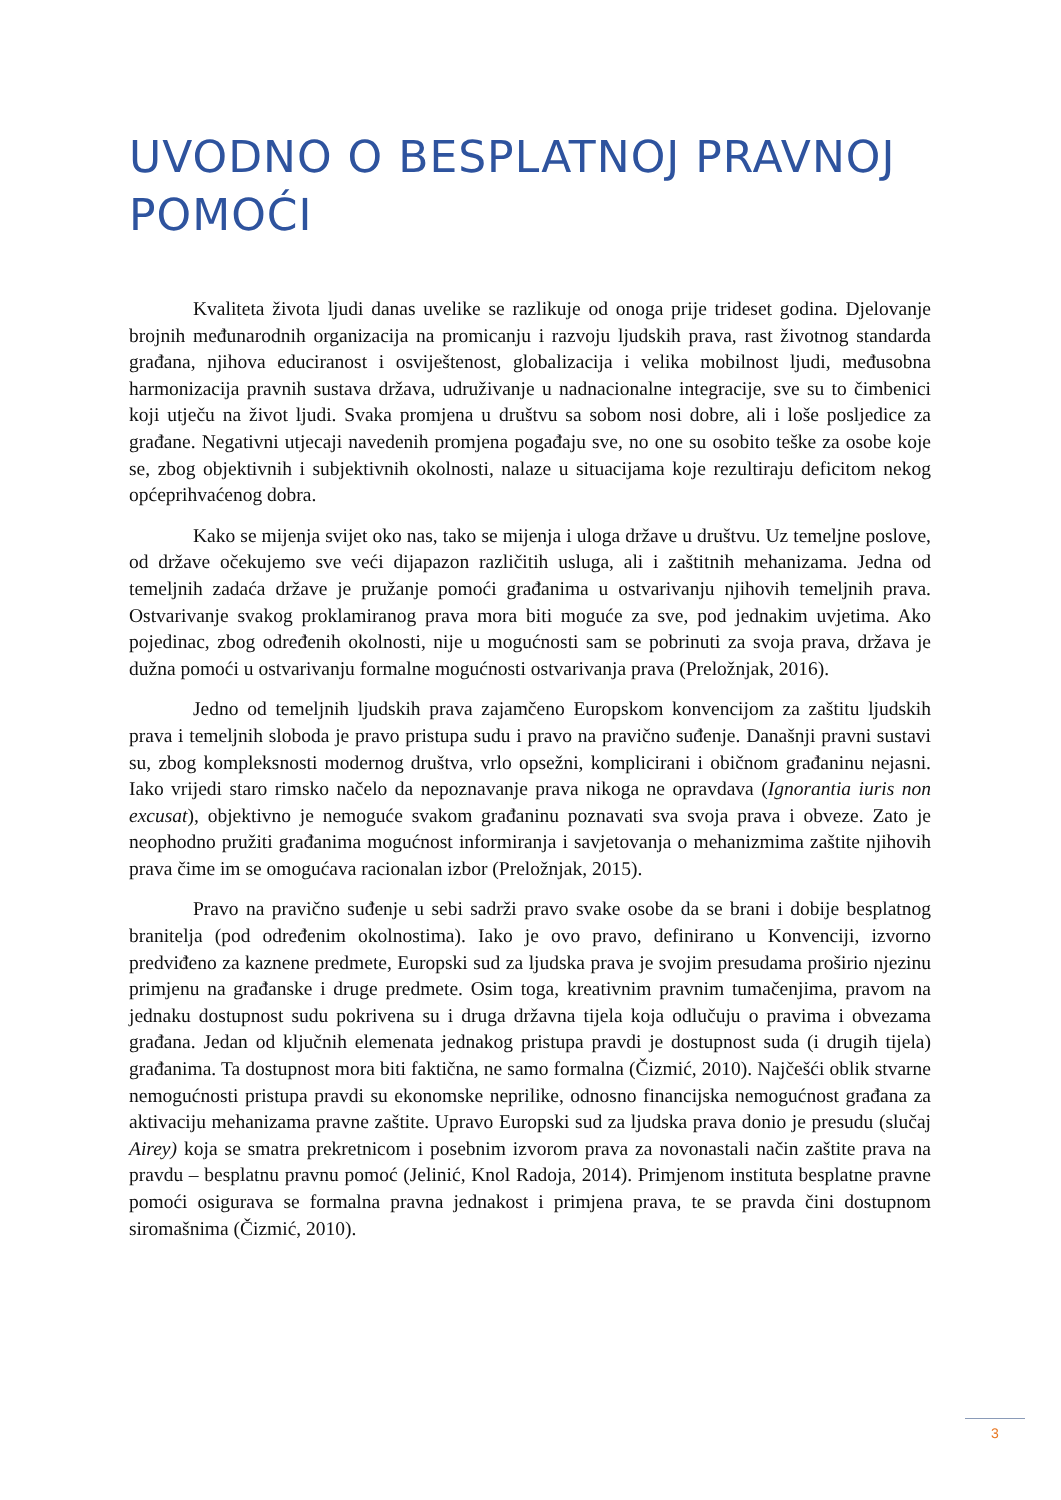UVODNO O BESPLATNOJ PRAVNOJ POMOĆI
Kvaliteta života ljudi danas uvelike se razlikuje od onoga prije trideset godina. Djelovanje brojnih međunarodnih organizacija na promicanju i razvoju ljudskih prava, rast životnog standarda građana, njihova educiranost i osviještenost, globalizacija i velika mobilnost ljudi, međusobna harmonizacija pravnih sustava država, udruživanje u nadnacionalne integracije, sve su to čimbenici koji utječu na život ljudi. Svaka promjena u društvu sa sobom nosi dobre, ali i loše posljedice za građane. Negativni utjecaji navedenih promjena pogađaju sve, no one su osobito teške za osobe koje se, zbog objektivnih i subjektivnih okolnosti, nalaze u situacijama koje rezultiraju deficitom nekog općeprihvaćenog dobra.
Kako se mijenja svijet oko nas, tako se mijenja i uloga države u društvu. Uz temeljne poslove, od države očekujemo sve veći dijapazon različitih usluga, ali i zaštitnih mehanizama. Jedna od temeljnih zadaća države je pružanje pomoći građanima u ostvarivanju njihovih temeljnih prava. Ostvarivanje svakog proklamiranog prava mora biti moguće za sve, pod jednakim uvjetima. Ako pojedinac, zbog određenih okolnosti, nije u mogućnosti sam se pobrinuti za svoja prava, država je dužna pomoći u ostvarivanju formalne mogućnosti ostvarivanja prava (Preložnjak, 2016).
Jedno od temeljnih ljudskih prava zajamčeno Europskom konvencijom za zaštitu ljudskih prava i temeljnih sloboda je pravo pristupa sudu i pravo na pravično suđenje. Današnji pravni sustavi su, zbog kompleksnosti modernog društva, vrlo opsežni, komplicirani i običnom građaninu nejasni. Iako vrijedi staro rimsko načelo da nepoznavanje prava nikoga ne opravdava (Ignorantia iuris non excusat), objektivno je nemoguće svakom građaninu poznavati sva svoja prava i obveze. Zato je neophodno pružiti građanima mogućnost informiranja i savjetovanja o mehanizmima zaštite njihovih prava čime im se omogućava racionalan izbor (Preložnjak, 2015).
Pravo na pravično suđenje u sebi sadrži pravo svake osobe da se brani i dobije besplatnog branitelja (pod određenim okolnostima). Iako je ovo pravo, definirano u Konvenciji, izvorno predviđeno za kaznene predmete, Europski sud za ljudska prava je svojim presudama proširio njezinu primjenu na građanske i druge predmete. Osim toga, kreativnim pravnim tumačenjima, pravom na jednaku dostupnost sudu pokrivena su i druga državna tijela koja odlučuju o pravima i obvezama građana. Jedan od ključnih elemenata jednakog pristupa pravdi je dostupnost suda (i drugih tijela) građanima. Ta dostupnost mora biti faktična, ne samo formalna (Čizmić, 2010). Najčešći oblik stvarne nemogućnosti pristupa pravdi su ekonomske neprilike, odnosno financijska nemogućnost građana za aktivaciju mehanizama pravne zaštite. Upravo Europski sud za ljudska prava donio je presudu (slučaj Airey) koja se smatra prekretnicom i posebnim izvorom prava za novonastali način zaštite prava na pravdu – besplatnu pravnu pomoć (Jelinić, Knol Radoja, 2014). Primjenom instituta besplatne pravne pomoći osigurava se formalna pravna jednakost i primjena prava, te se pravda čini dostupnom siromašnima (Čizmić, 2010).
3